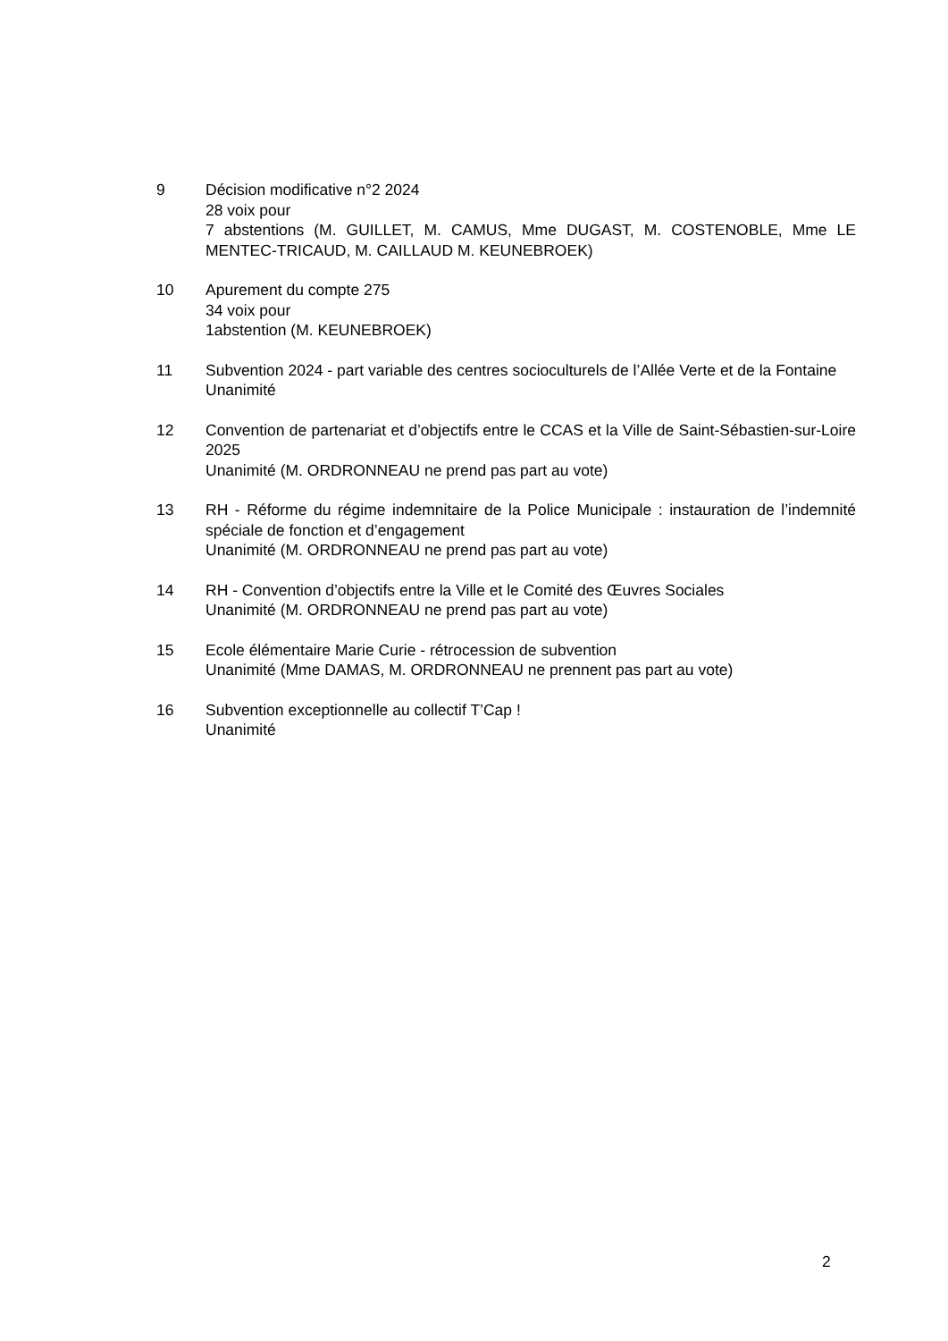9 Décision modificative n°2 2024
28 voix pour
7 abstentions (M. GUILLET, M. CAMUS, Mme DUGAST, M. COSTENOBLE, Mme LE MENTEC-TRICAUD, M. CAILLAUD M. KEUNEBROEK)
10 Apurement du compte 275
34 voix pour
1abstention (M. KEUNEBROEK)
11 Subvention 2024 - part variable des centres socioculturels de l’Allée Verte et de la Fontaine
Unanimité
12 Convention de partenariat et d’objectifs entre le CCAS et la Ville de Saint-Sébastien-sur-Loire 2025
Unanimité (M. ORDRONNEAU ne prend pas part au vote)
13 RH - Réforme du régime indemnitaire de la Police Municipale : instauration de l’indemnité spéciale de fonction et d’engagement
Unanimité (M. ORDRONNEAU ne prend pas part au vote)
14 RH - Convention d’objectifs entre la Ville et le Comité des Œuvres Sociales
Unanimité (M. ORDRONNEAU ne prend pas part au vote)
15 Ecole élémentaire Marie Curie - rétrocession de subvention
Unanimité (Mme DAMAS, M. ORDRONNEAU ne prennent pas part au vote)
16 Subvention exceptionnelle au collectif T’Cap !
Unanimité
2